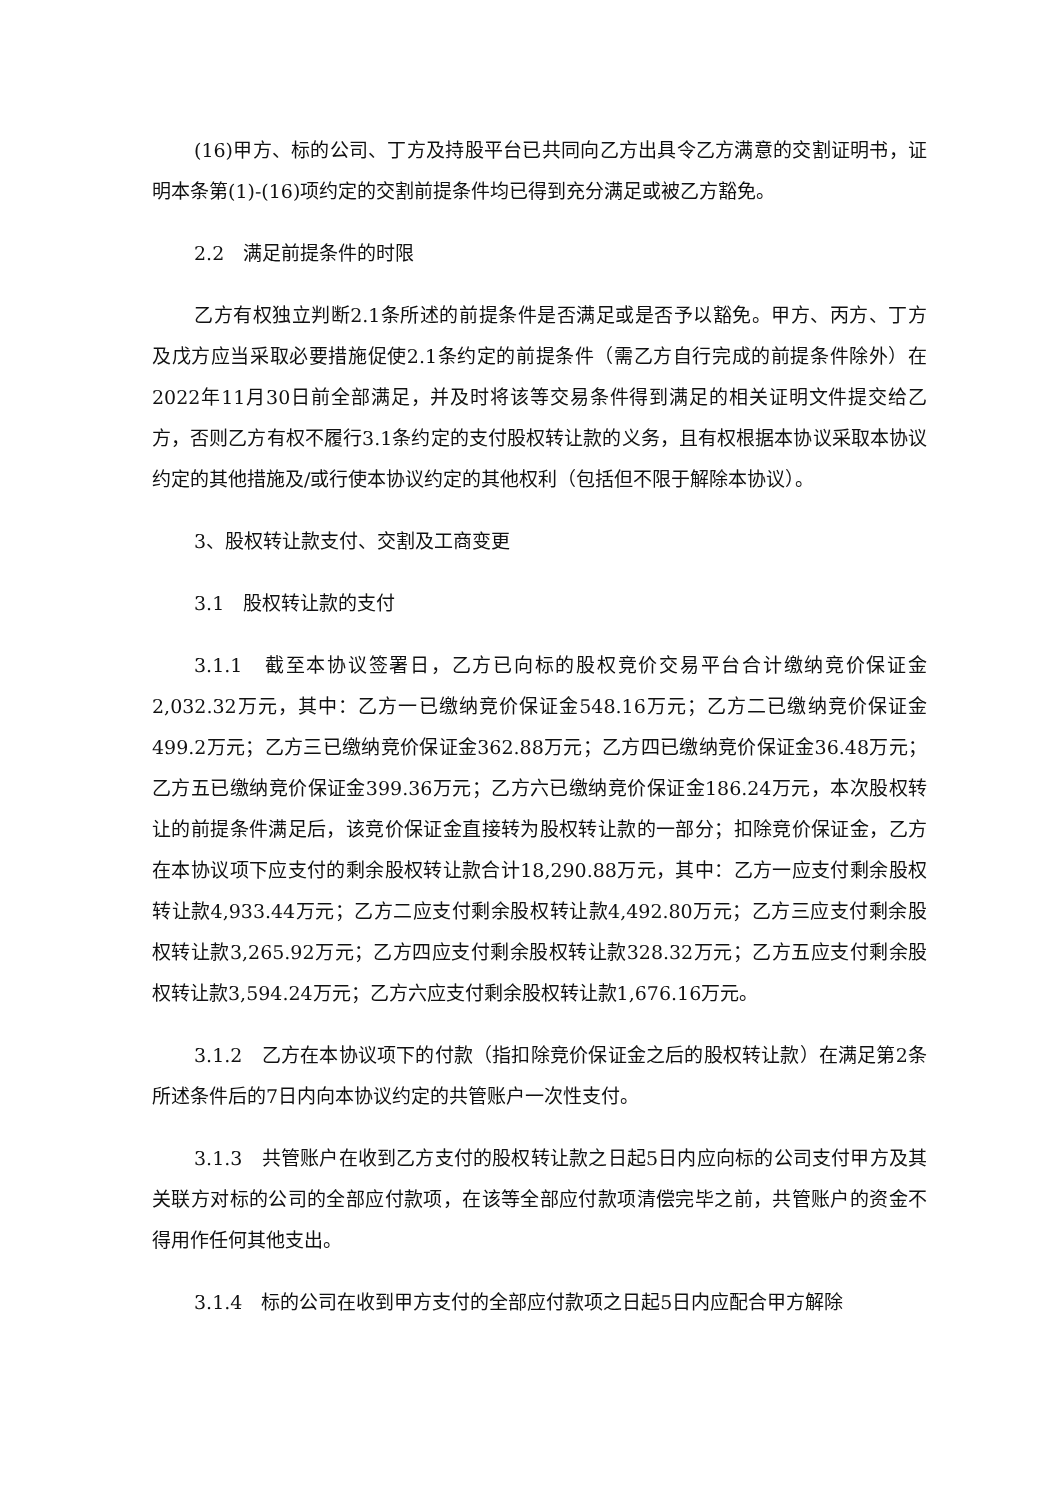(16)甲方、标的公司、丁方及持股平台已共同向乙方出具令乙方满意的交割证明书，证明本条第(1)-(16)项约定的交割前提条件均已得到充分满足或被乙方豁免。
2.2　满足前提条件的时限
乙方有权独立判断2.1条所述的前提条件是否满足或是否予以豁免。甲方、丙方、丁方及戊方应当采取必要措施促使2.1条约定的前提条件（需乙方自行完成的前提条件除外）在2022年11月30日前全部满足，并及时将该等交易条件得到满足的相关证明文件提交给乙方，否则乙方有权不履行3.1条约定的支付股权转让款的义务，且有权根据本协议采取本协议约定的其他措施及/或行使本协议约定的其他权利（包括但不限于解除本协议）。
3、股权转让款支付、交割及工商变更
3.1　股权转让款的支付
3.1.1　截至本协议签署日，乙方已向标的股权竞价交易平台合计缴纳竞价保证金2,032.32万元，其中：乙方一已缴纳竞价保证金548.16万元；乙方二已缴纳竞价保证金499.2万元；乙方三已缴纳竞价保证金362.88万元；乙方四已缴纳竞价保证金36.48万元；乙方五已缴纳竞价保证金399.36万元；乙方六已缴纳竞价保证金186.24万元，本次股权转让的前提条件满足后，该竞价保证金直接转为股权转让款的一部分；扣除竞价保证金，乙方在本协议项下应支付的剩余股权转让款合计18,290.88万元，其中：乙方一应支付剩余股权转让款4,933.44万元；乙方二应支付剩余股权转让款4,492.80万元；乙方三应支付剩余股权转让款3,265.92万元；乙方四应支付剩余股权转让款328.32万元；乙方五应支付剩余股权转让款3,594.24万元；乙方六应支付剩余股权转让款1,676.16万元。
3.1.2　乙方在本协议项下的付款（指扣除竞价保证金之后的股权转让款）在满足第2条所述条件后的7日内向本协议约定的共管账户一次性支付。
3.1.3　共管账户在收到乙方支付的股权转让款之日起5日内应向标的公司支付甲方及其关联方对标的公司的全部应付款项，在该等全部应付款项清偿完毕之前，共管账户的资金不得用作任何其他支出。
3.1.4　标的公司在收到甲方支付的全部应付款项之日起5日内应配合甲方解除